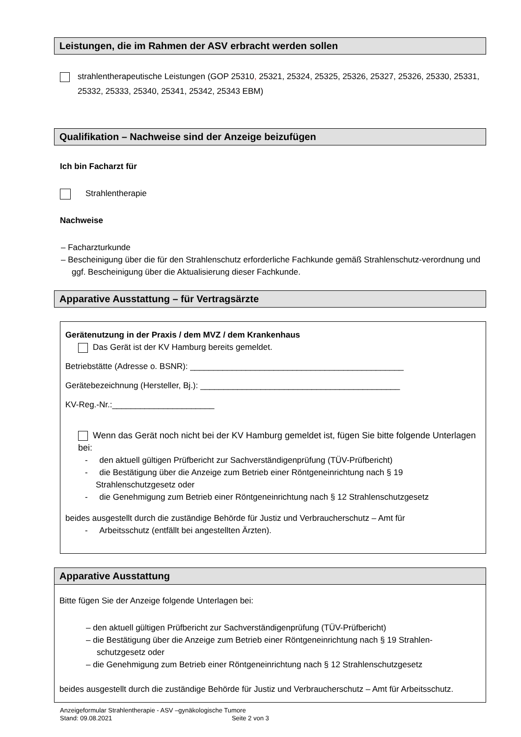Leistungen, die im Rahmen der ASV erbracht werden sollen
strahlentherapeutische Leistungen (GOP 25310, 25321, 25324, 25325, 25326, 25327, 25326, 25330, 25331, 25332, 25333, 25340, 25341, 25342, 25343 EBM)
Qualifikation – Nachweise sind der Anzeige beizufügen
Ich bin Facharzt für
Strahlentherapie
Nachweise
– Facharzturkunde
– Bescheinigung über die für den Strahlenschutz erforderliche Fachkunde gemäß Strahlenschutz-verordnung und ggf. Bescheinigung über die Aktualisierung dieser Fachkunde.
Apparative Ausstattung – für Vertragsärzte
Gerätenutzung in der Praxis / dem MVZ / dem Krankenhaus
Das Gerät ist der KV Hamburg bereits gemeldet.
Betriebstätte (Adresse o. BSNR): ______________________________________________
Gerätebezeichnung (Hersteller, Bj.): ___________________________________________
KV-Reg.-Nr.:______________________
Wenn das Gerät noch nicht bei der KV Hamburg gemeldet ist, fügen Sie bitte folgende Unterlagen bei:
- den aktuell gültigen Prüfbericht zur Sachverständigenprüfung (TÜV-Prüfbericht)
- die Bestätigung über die Anzeige zum Betrieb einer Röntgeneinrichtung nach § 19 Strahlenschutzgesetz oder
- die Genehmigung zum Betrieb einer Röntgeneinrichtung nach § 12 Strahlenschutzgesetz
beides ausgestellt durch die zuständige Behörde für Justiz und Verbraucherschutz – Amt für
- Arbeitsschutz (entfällt bei angestellten Ärzten).
Apparative Ausstattung
Bitte fügen Sie der Anzeige folgende Unterlagen bei:
– den aktuell gültigen Prüfbericht zur Sachverständigenprüfung (TÜV-Prüfbericht)
– die Bestätigung über die Anzeige zum Betrieb einer Röntgeneinrichtung nach § 19 Strahlen-schutzgesetz oder
– die Genehmigung zum Betrieb einer Röntgeneinrichtung nach § 12 Strahlenschutzgesetz
beides ausgestellt durch die zuständige Behörde für Justiz und Verbraucherschutz – Amt für Arbeitsschutz.
Anzeigeformular Strahlentherapie - ASV –gynäkologische Tumore
Stand: 09.08.2021 Seite 2 von 3